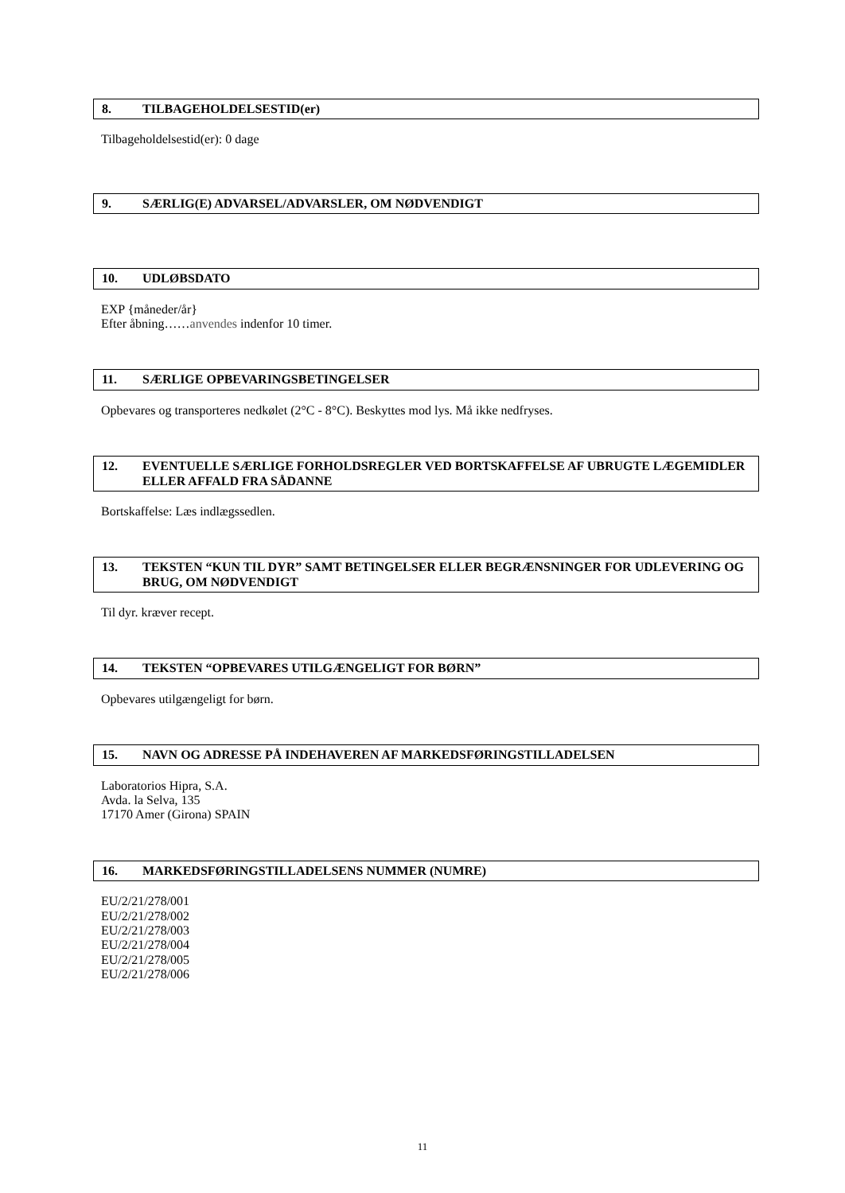8. TILBAGEHOLDELSESTID(er)
Tilbageholdelsestid(er): 0 dage
9. SÆRLIG(E) ADVARSEL/ADVARSLER, OM NØDVENDIGT
10. UDLØBSDATO
EXP {måneder/år}
Efter åbning……anvendes indenfor 10 timer.
11. SÆRLIGE OPBEVARINGSBETINGELSER
Opbevares og transporteres nedkølet (2°C - 8°C). Beskyttes mod lys. Må ikke nedfryses.
12. EVENTUELLE SÆRLIGE FORHOLDSREGLER VED BORTSKAFFELSE AF UBRUGTE LÆGEMIDLER ELLER AFFALD FRA SÅDANNE
Bortskaffelse: Læs indlægssedlen.
13. TEKSTEN “KUN TIL DYR” SAMT BETINGELSER ELLER BEGRÆNSNINGER FOR UDLEVERING OG BRUG, OM NØDVENDIGT
Til dyr. kræver recept.
14. TEKSTEN “OPBEVARES UTILGÆNGELIGT FOR BØRN”
Opbevares utilgængeligt for børn.
15. NAVN OG ADRESSE PÅ INDEHAVEREN AF MARKEDSFØRINGSTILLADELSEN
Laboratorios Hipra, S.A.
Avda. la Selva, 135
17170 Amer (Girona) SPAIN
16. MARKEDSFØRINGSTILLADELSENS NUMMER (NUMRE)
EU/2/21/278/001
EU/2/21/278/002
EU/2/21/278/003
EU/2/21/278/004
EU/2/21/278/005
EU/2/21/278/006
11